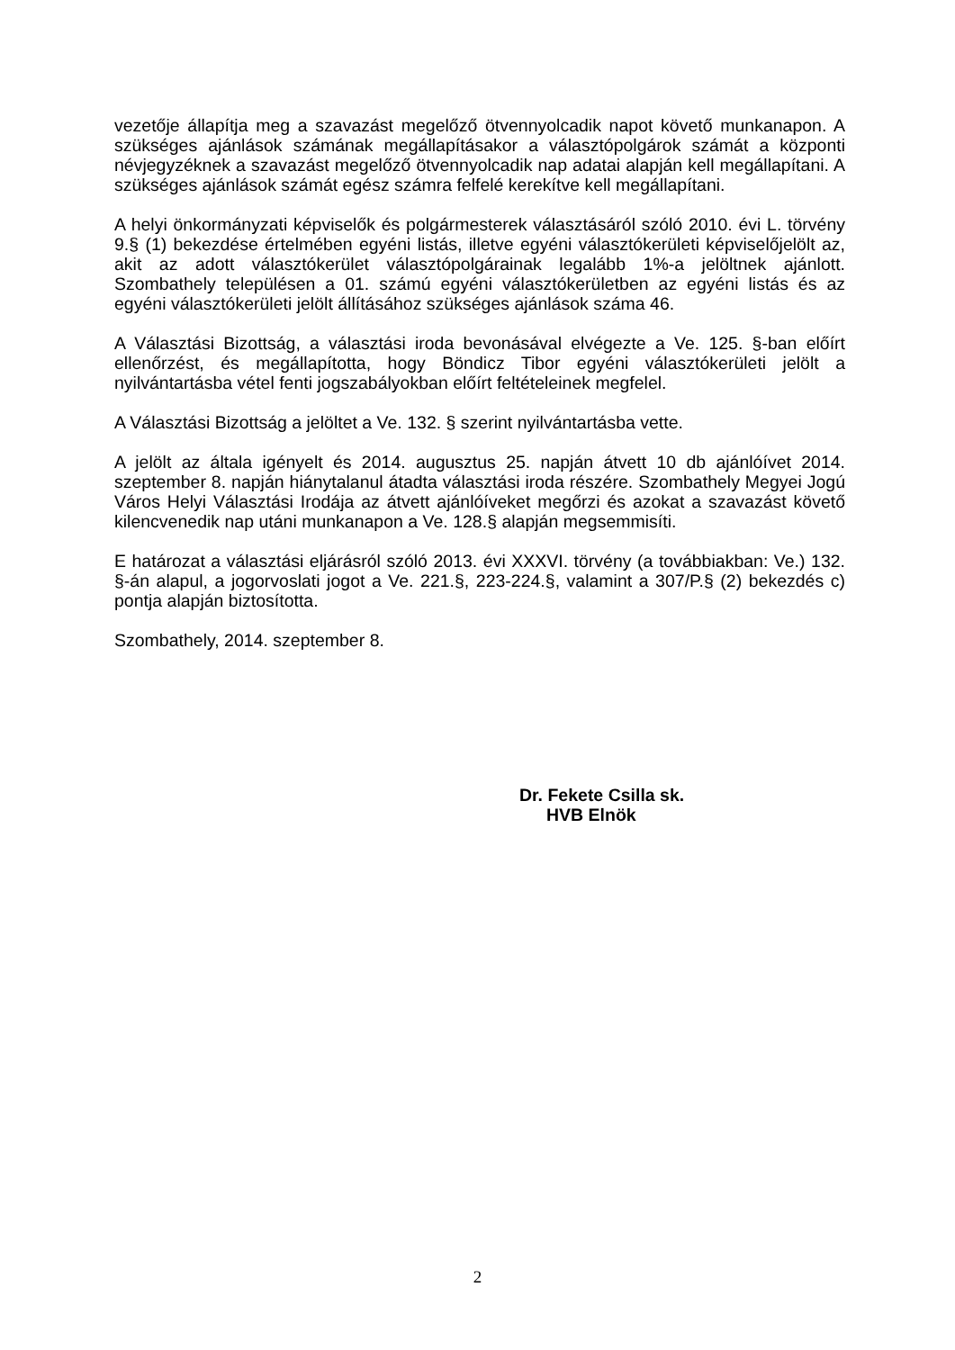vezetője állapítja meg a szavazást megelőző ötvennyolcadik napot követő munkanapon. A szükséges ajánlások számának megállapításakor a választópolgárok számát a központi névjegyzéknek a szavazást megelőző ötvennyolcadik nap adatai alapján kell megállapítani. A szükséges ajánlások számát egész számra felfelé kerekítve kell megállapítani.
A helyi önkormányzati képviselők és polgármesterek választásáról szóló 2010. évi L. törvény 9.§ (1) bekezdése értelmében egyéni listás, illetve egyéni választókerületi képviselőjelölt az, akit az adott választókerület választópolgárainak legalább 1%-a jelöltnek ajánlott. Szombathely településen a 01. számú egyéni választókerületben az egyéni listás és az egyéni választókerületi jelölt állításához szükséges ajánlások száma 46.
A Választási Bizottság, a választási iroda bevonásával elvégezte a Ve. 125. §-ban előírt ellenőrzést, és megállapította, hogy Böndicz Tibor egyéni választókerületi jelölt a nyilvántartásba vétel fenti jogszabályokban előírt feltételeinek megfelel.
A Választási Bizottság a jelöltet a Ve. 132. § szerint nyilvántartásba vette.
A jelölt az általa igényelt és 2014. augusztus 25. napján átvett 10 db ajánlóívet 2014. szeptember 8. napján hiánytalanul átadta választási iroda részére. Szombathely Megyei Jogú Város Helyi Választási Irodája az átvett ajánlóíveket megőrzi és azokat a szavazást követő kilencvenedik nap utáni munkanapon a Ve. 128.§ alapján megsemmisíti.
E határozat a választási eljárásról szóló 2013. évi XXXVI. törvény (a továbbiakban: Ve.) 132. §-án alapul, a jogorvoslati jogot a Ve. 221.§, 223-224.§, valamint a 307/P.§ (2) bekezdés c) pontja alapján biztosította.
Szombathely, 2014. szeptember 8.
Dr. Fekete Csilla sk.
HVB Elnök
2